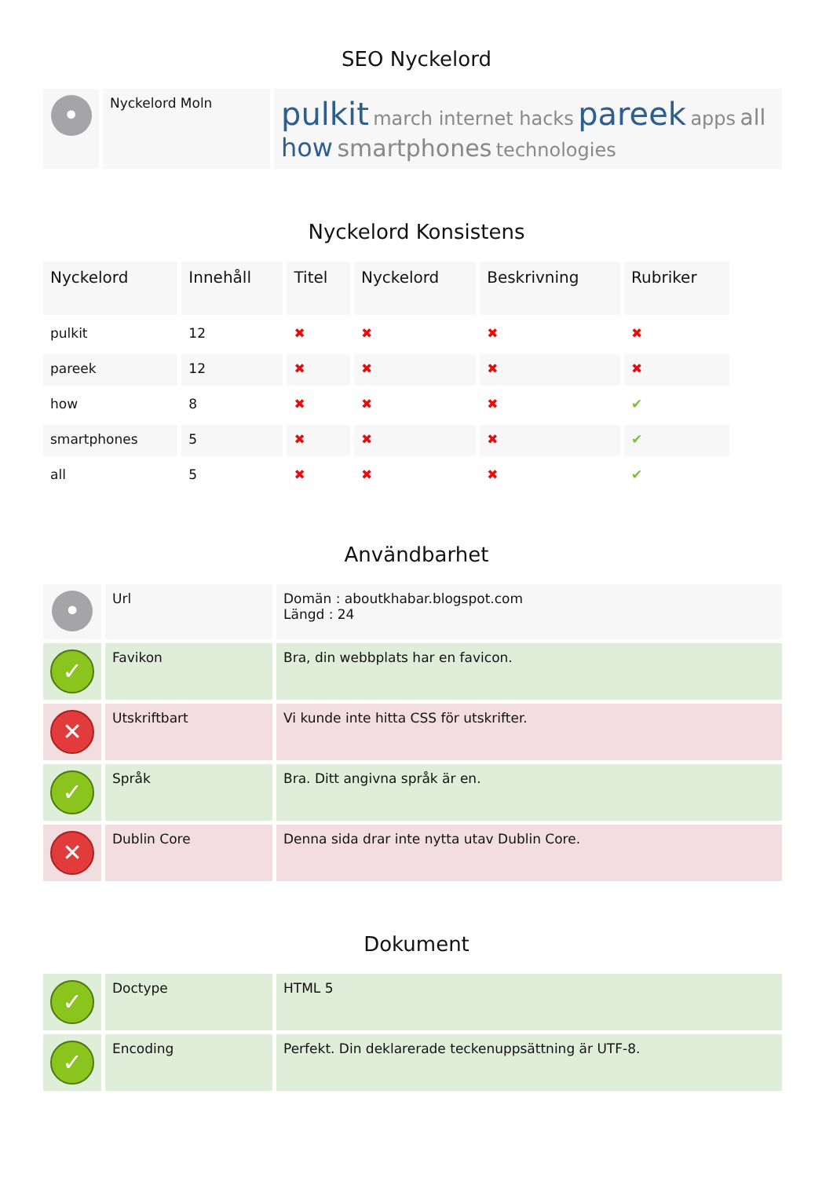SEO Nyckelord
| • | Nyckelord Moln | pulkit march internet hacks pareek apps all how smartphones technologies |
Nyckelord Konsistens
| Nyckelord | Innehåll | Titel | Nyckelord | Beskrivning | Rubriker |
| --- | --- | --- | --- | --- | --- |
| pulkit | 12 | ✖ | ✖ | ✖ | ✖ |
| pareek | 12 | ✖ | ✖ | ✖ | ✖ |
| how | 8 | ✖ | ✖ | ✖ | ✔ |
| smartphones | 5 | ✖ | ✖ | ✖ | ✔ |
| all | 5 | ✖ | ✖ | ✖ | ✔ |
Användbarhet
| • | Url | Domän : aboutkhabar.blogspot.com Längd : 24 |
| ✓ | Favikon | Bra, din webbplats har en favicon. |
| ✕ | Utskriftbart | Vi kunde inte hitta CSS för utskrifter. |
| ✓ | Språk | Bra. Ditt angivna språk är en. |
| ✕ | Dublin Core | Denna sida drar inte nytta utav Dublin Core. |
Dokument
| ✓ | Doctype | HTML 5 |
| ✓ | Encoding | Perfekt. Din deklarerade teckenuppsättning är UTF-8. |